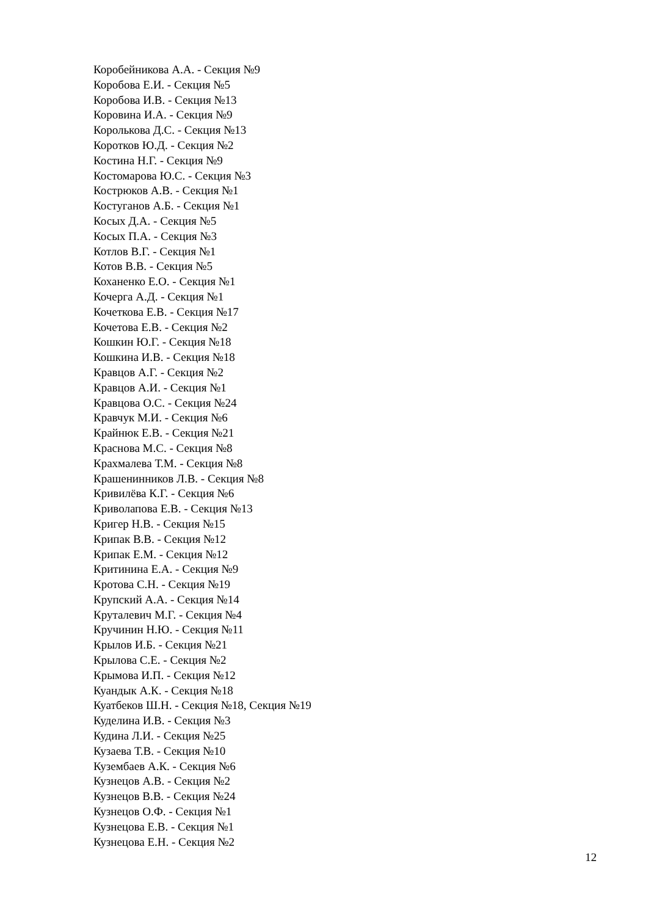Коробейникова А.А. - Секция №9
Коробова Е.И. - Секция №5
Коробова И.В. - Секция №13
Коровина И.А. - Секция №9
Королькова Д.С. - Секция №13
Коротков Ю.Д. - Секция №2
Костина Н.Г. - Секция №9
Костомарова Ю.С. - Секция №3
Кострюков А.В. - Секция №1
Костуганов А.Б. - Секция №1
Косых Д.А. - Секция №5
Косых П.А. - Секция №3
Котлов В.Г. - Секция №1
Котов В.В. - Секция №5
Коханенко Е.О. - Секция №1
Кочерга А.Д. - Секция №1
Кочеткова Е.В. - Секция №17
Кочетова Е.В. - Секция №2
Кошкин Ю.Г. - Секция №18
Кошкина И.В. - Секция №18
Кравцов А.Г. - Секция №2
Кравцов А.И. - Секция №1
Кравцова О.С. - Секция №24
Кравчук М.И. - Секция №6
Крайнюк Е.В. - Секция №21
Краснова М.С. - Секция №8
Крахмалева Т.М. - Секция №8
Крашенинников Л.В. - Секция №8
Кривилёва К.Г. - Секция №6
Криволапова Е.В. - Секция №13
Кригер Н.В. - Секция №15
Крипак В.В. - Секция №12
Крипак Е.М. - Секция №12
Критинина Е.А. - Секция №9
Кротова С.Н. - Секция №19
Крупский А.А. - Секция №14
Круталевич М.Г. - Секция №4
Кручинин Н.Ю. - Секция №11
Крылов И.Б. - Секция №21
Крылова С.Е. - Секция №2
Крымова И.П. - Секция №12
Куандык А.К. - Секция №18
Куатбеков Ш.Н. - Секция №18, Секция №19
Куделина И.В. - Секция №3
Кудина Л.И. - Секция №25
Кузаева Т.В. - Секция №10
Кузембаев А.К. - Секция №6
Кузнецов А.В. - Секция №2
Кузнецов В.В. - Секция №24
Кузнецов О.Ф. - Секция №1
Кузнецова Е.В. - Секция №1
Кузнецова Е.Н. - Секция №2
12